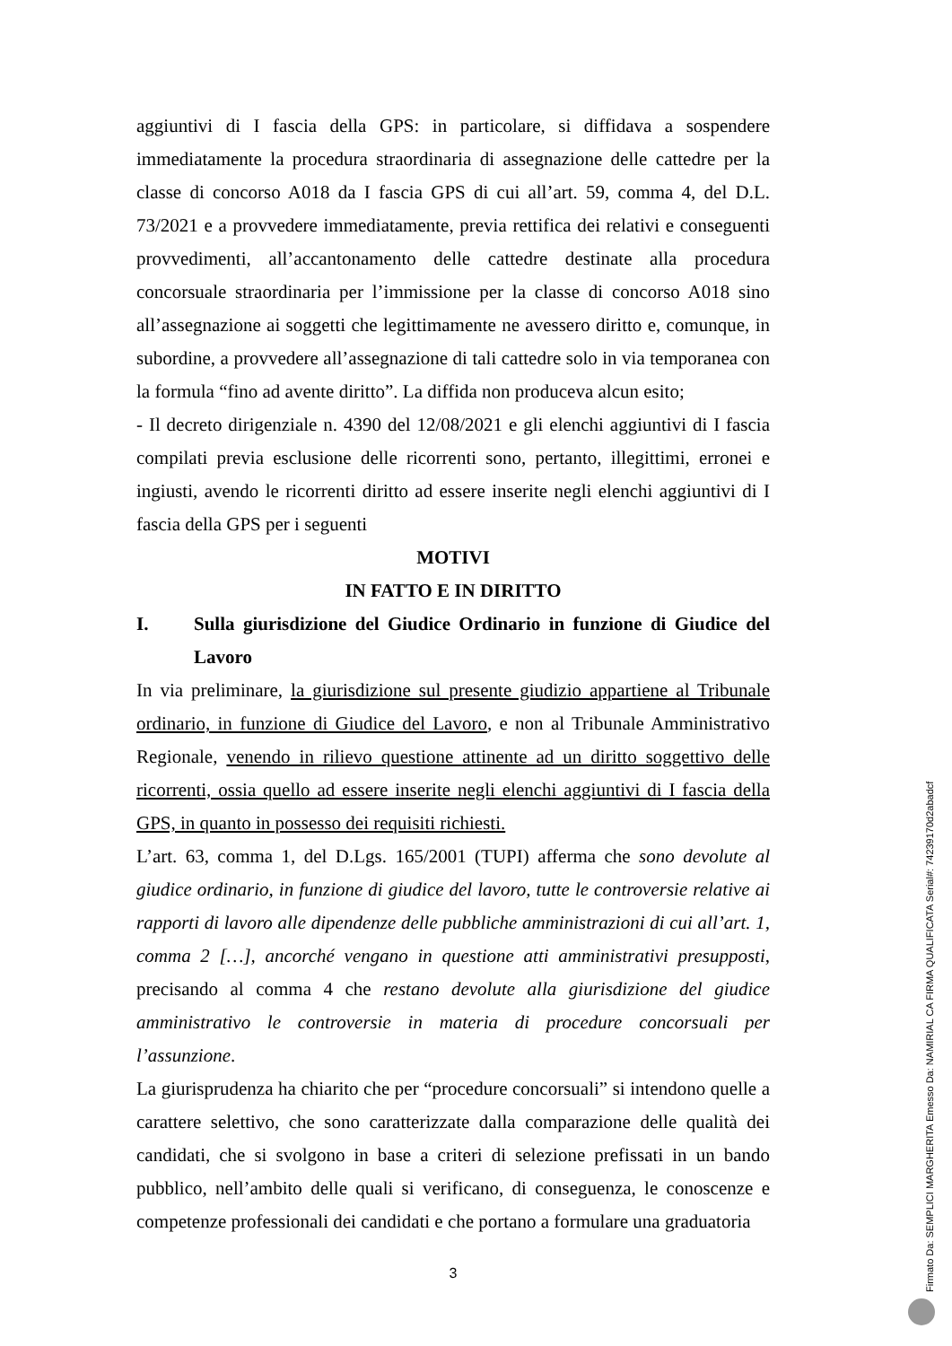aggiuntivi di I fascia della GPS: in particolare, si diffidava a sospendere immediatamente la procedura straordinaria di assegnazione delle cattedre per la classe di concorso A018 da I fascia GPS di cui all’art. 59, comma 4, del D.L. 73/2021 e a provvedere immediatamente, previa rettifica dei relativi e conseguenti provvedimenti, all’accantonamento delle cattedre destinate alla procedura concorsuale straordinaria per l’immissione per la classe di concorso A018 sino all’assegnazione ai soggetti che legittimamente ne avessero diritto e, comunque, in subordine, a provvedere all’assegnazione di tali cattedre solo in via temporanea con la formula “fino ad avente diritto”. La diffida non produceva alcun esito;
- Il decreto dirigenziale n. 4390 del 12/08/2021 e gli elenchi aggiuntivi di I fascia compilati previa esclusione delle ricorrenti sono, pertanto, illegittimi, erronei e ingiusti, avendo le ricorrenti diritto ad essere inserite negli elenchi aggiuntivi di I fascia della GPS per i seguenti
MOTIVI
IN FATTO E IN DIRITTO
I. Sulla giurisdizione del Giudice Ordinario in funzione di Giudice del Lavoro
In via preliminare, la giurisdizione sul presente giudizio appartiene al Tribunale ordinario, in funzione di Giudice del Lavoro, e non al Tribunale Amministrativo Regionale, venendo in rilievo questione attinente ad un diritto soggettivo delle ricorrenti, ossia quello ad essere inserite negli elenchi aggiuntivi di I fascia della GPS, in quanto in possesso dei requisiti richiesti.
L’art. 63, comma 1, del D.Lgs. 165/2001 (TUPI) afferma che sono devolute al giudice ordinario, in funzione di giudice del lavoro, tutte le controversie relative ai rapporti di lavoro alle dipendenze delle pubbliche amministrazioni di cui all’art. 1, comma 2 […], ancorché vengano in questione atti amministrativi presupposti, precisando al comma 4 che restano devolute alla giurisdizione del giudice amministrativo le controversie in materia di procedure concorsuali per l’assunzione.
La giurisprudenza ha chiarito che per “procedure concorsuali” si intendono quelle a carattere selettivo, che sono caratterizzate dalla comparazione delle qualità dei candidati, che si svolgono in base a criteri di selezione prefissati in un bando pubblico, nell’ambito delle quali si verificano, di conseguenza, le conoscenze e competenze professionali dei candidati e che portano a formulare una graduatoria
3
Firmato Da: SEMPLICI MARGHERITA Emesso Da: NAMIRIAL CA FIRMA QUALIFICATA Serial#: 74239170d2abadcf